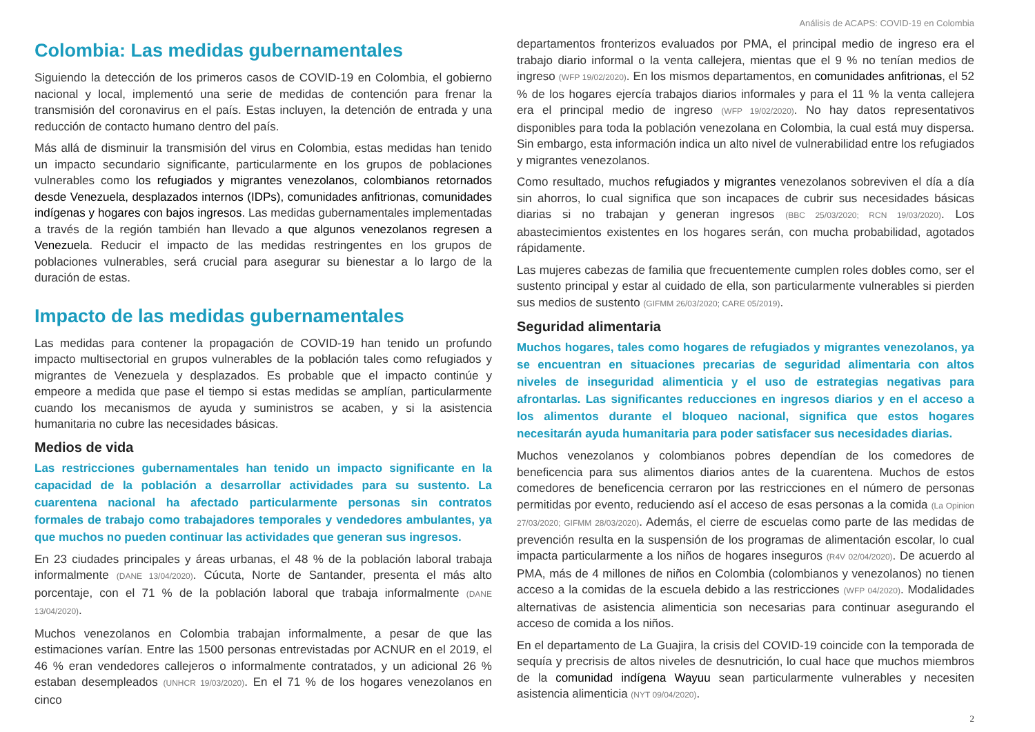Análisis de ACAPS: COVID-19 en Colombia
Colombia: Las medidas gubernamentales
Siguiendo la detección de los primeros casos de COVID-19 en Colombia, el gobierno nacional y local, implementó una serie de medidas de contención para frenar la transmisión del coronavirus en el país. Estas incluyen, la detención de entrada y una reducción de contacto humano dentro del país.
Más allá de disminuir la transmisión del virus en Colombia, estas medidas han tenido un impacto secundario significante, particularmente en los grupos de poblaciones vulnerables como los refugiados y migrantes venezolanos, colombianos retornados desde Venezuela, desplazados internos (IDPs), comunidades anfitrionas, comunidades indígenas y hogares con bajos ingresos. Las medidas gubernamentales implementadas a través de la región también han llevado a que algunos venezolanos regresen a Venezuela. Reducir el impacto de las medidas restringentes en los grupos de poblaciones vulnerables, será crucial para asegurar su bienestar a lo largo de la duración de estas.
Impacto de las medidas gubernamentales
Las medidas para contener la propagación de COVID-19 han tenido un profundo impacto multisectorial en grupos vulnerables de la población tales como refugiados y migrantes de Venezuela y desplazados. Es probable que el impacto continúe y empeore a medida que pase el tiempo si estas medidas se amplían, particularmente cuando los mecanismos de ayuda y suministros se acaben, y si la asistencia humanitaria no cubre las necesidades básicas.
Medios de vida
Las restricciones gubernamentales han tenido un impacto significante en la capacidad de la población a desarrollar actividades para su sustento. La cuarentena nacional ha afectado particularmente personas sin contratos formales de trabajo como trabajadores temporales y vendedores ambulantes, ya que muchos no pueden continuar las actividades que generan sus ingresos.
En 23 ciudades principales y áreas urbanas, el 48 % de la población laboral trabaja informalmente (DANE 13/04/2020). Cúcuta, Norte de Santander, presenta el más alto porcentaje, con el 71 % de la población laboral que trabaja informalmente (DANE 13/04/2020).
Muchos venezolanos en Colombia trabajan informalmente, a pesar de que las estimaciones varían. Entre las 1500 personas entrevistadas por ACNUR en el 2019, el 46 % eran vendedores callejeros o informalmente contratados, y un adicional 26 % estaban desempleados (UNHCR 19/03/2020). En el 71 % de los hogares venezolanos en cinco
departamentos fronterizos evaluados por PMA, el principal medio de ingreso era el trabajo diario informal o la venta callejera, mientas que el 9 % no tenían medios de ingreso (WFP 19/02/2020). En los mismos departamentos, en comunidades anfitrionas, el 52 % de los hogares ejercía trabajos diarios informales y para el 11 % la venta callejera era el principal medio de ingreso (WFP 19/02/2020). No hay datos representativos disponibles para toda la población venezolana en Colombia, la cual está muy dispersa. Sin embargo, esta información indica un alto nivel de vulnerabilidad entre los refugiados y migrantes venezolanos.
Como resultado, muchos refugiados y migrantes venezolanos sobreviven el día a día sin ahorros, lo cual significa que son incapaces de cubrir sus necesidades básicas diarias si no trabajan y generan ingresos (BBC 25/03/2020; RCN 19/03/2020). Los abastecimientos existentes en los hogares serán, con mucha probabilidad, agotados rápidamente.
Las mujeres cabezas de familia que frecuentemente cumplen roles dobles como, ser el sustento principal y estar al cuidado de ella, son particularmente vulnerables si pierden sus medios de sustento (GIFMM 26/03/2020; CARE 05/2019).
Seguridad alimentaria
Muchos hogares, tales como hogares de refugiados y migrantes venezolanos, ya se encuentran en situaciones precarias de seguridad alimentaria con altos niveles de inseguridad alimenticia y el uso de estrategias negativas para afrontarlas. Las significantes reducciones en ingresos diarios y en el acceso a los alimentos durante el bloqueo nacional, significa que estos hogares necesitarán ayuda humanitaria para poder satisfacer sus necesidades diarias.
Muchos venezolanos y colombianos pobres dependían de los comedores de beneficencia para sus alimentos diarios antes de la cuarentena. Muchos de estos comedores de beneficencia cerraron por las restricciones en el número de personas permitidas por evento, reduciendo así el acceso de esas personas a la comida (La Opinion 27/03/2020; GIFMM 28/03/2020). Además, el cierre de escuelas como parte de las medidas de prevención resulta en la suspensión de los programas de alimentación escolar, lo cual impacta particularmente a los niños de hogares inseguros (R4V 02/04/2020). De acuerdo al PMA, más de 4 millones de niños en Colombia (colombianos y venezolanos) no tienen acceso a la comidas de la escuela debido a las restricciones (WFP 04/2020). Modalidades alternativas de asistencia alimenticia son necesarias para continuar asegurando el acceso de comida a los niños.
En el departamento de La Guajira, la crisis del COVID-19 coincide con la temporada de sequía y precrisis de altos niveles de desnutrición, lo cual hace que muchos miembros de la comunidad indígena Wayuu sean particularmente vulnerables y necesiten asistencia alimenticia (NYT 09/04/2020).
2